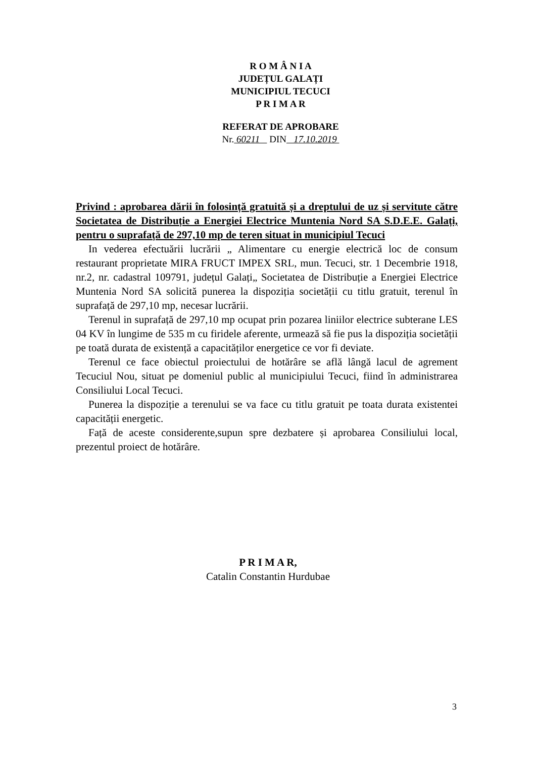R O M Â N I A
JUDEȚUL GALAȚI
MUNICIPIUL TECUCI
P R I M A R
REFERAT DE APROBARE
Nr. 60211 DIN 17.10.2019
Privind : aprobarea dării în folosință gratuită și a dreptului de uz și servitute către Societatea de Distribuție a Energiei Electrice Muntenia Nord SA S.D.E.E. Galați, pentru o suprafață de 297,10 mp de teren situat in municipiul Tecuci
In vederea efectuării lucrării „ Alimentare cu energie electrică loc de consum restaurant proprietate MIRA FRUCT IMPEX SRL, mun. Tecuci, str. 1 Decembrie 1918, nr.2, nr. cadastral 109791, județul Galați„ Societatea de Distribuție a Energiei Electrice Muntenia Nord SA solicită punerea la dispoziția societății cu titlu gratuit, terenul în suprafață de 297,10 mp, necesar lucrării.
Terenul in suprafață de 297,10 mp ocupat prin pozarea liniilor electrice subterane LES 04 KV în lungime de 535 m cu firidele aferente, urmează să fie pus la dispoziția societății pe toată durata de existență a capacităților energetice ce vor fi deviate.
Terenul ce face obiectul proiectului de hotărâre se află lângă lacul de agrement Tecuciul Nou, situat pe domeniul public al municipiului Tecuci, fiind în administrarea Consiliului Local Tecuci.
Punerea la dispoziție a terenului se va face cu titlu gratuit pe toata durata existentei capacității energetic.
Față de aceste considerente,supun spre dezbatere și aprobarea Consiliului local, prezentul proiect de hotărâre.
P R I M A R,
Catalin Constantin Hurdubae
3